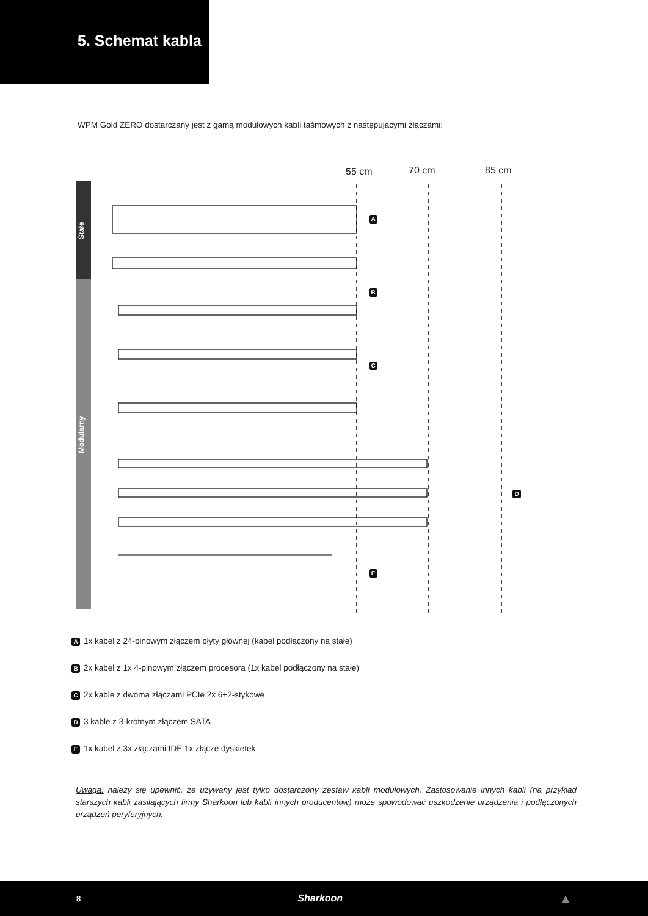5. Schemat kabla
WPM Gold ZERO dostarczany jest z gamą modułowych kabli taśmowych z następującymi złączami:
55 cm 70 cm 85 cm
Stałe
Modularny
A
B
C
D
E
A 1x kabel z 24-pinowym złączem płyty głównej (kabel podłączony na stałe)
B 2x kabel z 1x 4-pinowym złączem procesora (1x kabel podłączony na stałe)
C 2x kable z dwoma złączami PCIe 2x 6+2-stykowe
D 3 kable z 3-krotnym złączem SATA
E 1x kabel z 3x złączami IDE 1x złącze dyskietek
Uwaga: należy się upewnić, że używany jest tylko dostarczony zestaw kabli modułowych. Zastosowanie innych kabli (na przykład starszych kabli zasilających firmy Sharkoon lub kabli innych producentów) może spowodować uszkodzenie urządzenia i podłączonych urządzeń peryferyjnych.
8 Sharkoon ▲